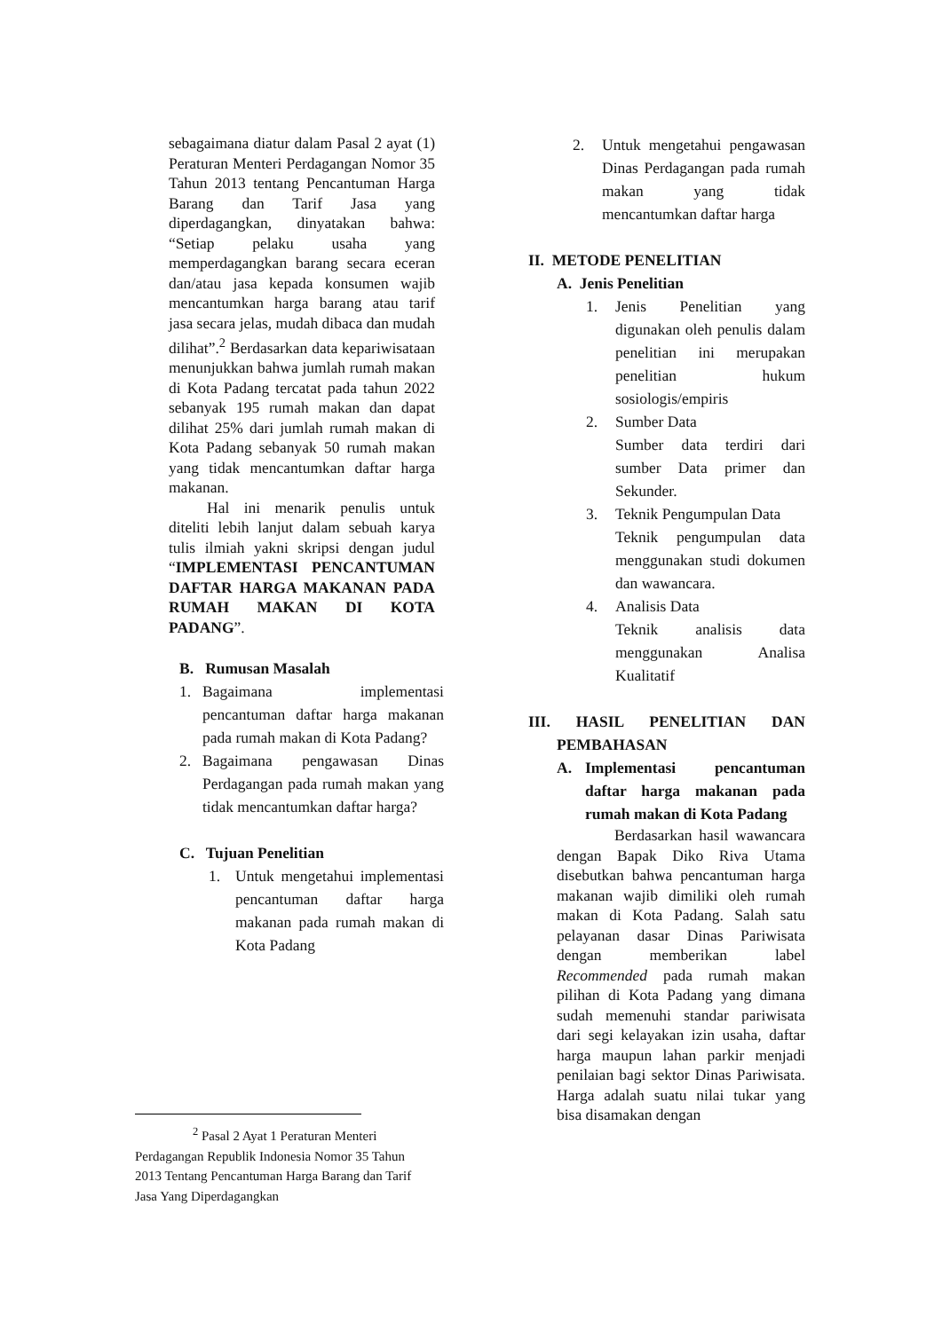sebagaimana diatur dalam Pasal 2 ayat (1) Peraturan Menteri Perdagangan Nomor 35 Tahun 2013 tentang Pencantuman Harga Barang dan Tarif Jasa yang diperdagangkan, dinyatakan bahwa: “Setiap pelaku usaha yang memperdagangkan barang secara eceran dan/atau jasa kepada konsumen wajib mencantumkan harga barang atau tarif jasa secara jelas, mudah dibaca dan mudah dilihat”.<sup>2</sup> Berdasarkan data kepariwisataan menunjukkan bahwa jumlah rumah makan di Kota Padang tercatat pada tahun 2022 sebanyak 195 rumah makan dan dapat dilihat 25% dari jumlah rumah makan di Kota Padang sebanyak 50 rumah makan yang tidak mencantumkan daftar harga makanan.
Hal ini menarik penulis untuk diteliti lebih lanjut dalam sebuah karya tulis ilmiah yakni skripsi dengan judul “IMPLEMENTASI PENCANTUMAN DAFTAR HARGA MAKANAN PADA RUMAH MAKAN DI KOTA PADANG”.
B. Rumusan Masalah
1. Bagaimana implementasi pencantuman daftar harga makanan pada rumah makan di Kota Padang?
2. Bagaimana pengawasan Dinas Perdagangan pada rumah makan yang tidak mencantumkan daftar harga?
C. Tujuan Penelitian
1. Untuk mengetahui implementasi pencantuman daftar harga makanan pada rumah makan di Kota Padang
2. Untuk mengetahui pengawasan Dinas Perdagangan pada rumah makan yang tidak mencantumkan daftar harga
II. METODE PENELITIAN
A. Jenis Penelitian
1. Jenis Penelitian yang digunakan oleh penulis dalam penelitian ini merupakan penelitian hukum sosiologis/empiris
2. Sumber Data
Sumber data terdiri dari sumber Data primer dan Sekunder.
3. Teknik Pengumpulan Data
Teknik pengumpulan data menggunakan studi dokumen dan wawancara.
4. Analisis Data
Teknik analisis data menggunakan Analisa Kualitatif
III. HASIL PENELITIAN DAN
PEMBAHASAN
A. Implementasi pencantuman daftar harga makanan pada rumah makan di Kota Padang
Berdasarkan hasil wawancara dengan Bapak Diko Riva Utama disebutkan bahwa pencantuman harga makanan wajib dimiliki oleh rumah makan di Kota Padang. Salah satu pelayanan dasar Dinas Pariwisata dengan memberikan label Recommended pada rumah makan pilihan di Kota Padang yang dimana sudah memenuhi standar pariwisata dari segi kelayakan izin usaha, daftar harga maupun lahan parkir menjadi penilaian bagi sektor Dinas Pariwisata. Harga adalah suatu nilai tukar yang bisa disamakan dengan
<sup>2</sup> Pasal 2 Ayat 1 Peraturan Menteri Perdagangan Republik Indonesia Nomor 35 Tahun 2013 Tentang Pencantuman Harga Barang dan Tarif Jasa Yang Diperdagangkan